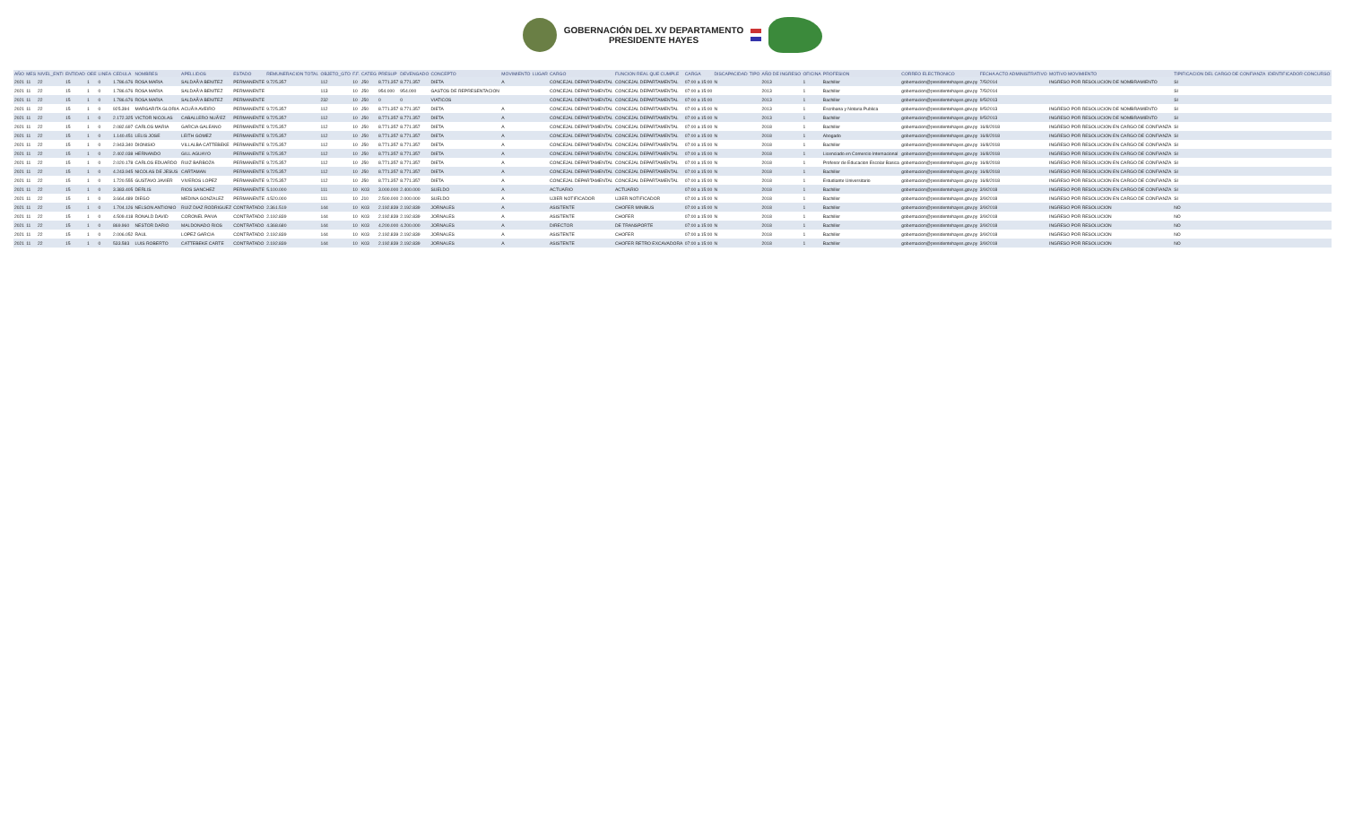GOBERNACIÓN DEL XV DEPARTAMENTO
PRESIDENTE HAYES
| AÑO | MES | NIVEL_ENTI | ENTIDAD | OEE | LINEA | CEDULA | NOMBRES | APELLIDOS | ESTADO | REMUNERACION TOTAL | OBJETO_GTO | F.F. | CATEG | PRESUP | DEVENGADO | CONCEPTO | MOVIMIENTO | LUGAR | CARGO | FUNCION REAL QUE CUMPLE | CARGA | DISCAPACIDAD | TIPO | AÑO DE INGRESO | OFICINA | PROFESION | CORREO ELECTRONICO | FECHA ACTO ADMINISTRATIVO | MOTIVO MOVIMIENTO | TIPIFICACION DEL CARGO DE CONFIANZA | IDENTIFICADOR CONCURSO |
| --- | --- | --- | --- | --- | --- | --- | --- | --- | --- | --- | --- | --- | --- | --- | --- | --- | --- | --- | --- | --- | --- | --- | --- | --- | --- | --- | --- | --- | --- | --- | --- |
| 2021 | 11 | 22 | 15 | 1 | 0 | 1.786.676 | ROSA MARIA | SALDAÃ‘A BENITEZ | PERMANENTE | 9.725.357 | 112 | 10 | J50 | 8.771.357 | 8.771.357 | DIETA | A | | CONCEJAL DEPARTAMENTAL | CONCEJAL DEPARTAMENTAL | 07:00 a 15:00 | N | | 2013 | 1 | Bachiller | gobernacion@presidentehayes.gov.py | 7/5/2014 | INGRESO POR RESOLUCION DE NOMBRAMIENTO | SI | |
| 2021 | 11 | 22 | 15 | 1 | 0 | 1.786.676 | ROSA MARIA | SALDAÃ‘A BENITEZ | PERMANENTE | | 113 | 10 | J50 | 954.000 | 954.000 | GASTOS DE REPRESENTACION | | | CONCEJAL DEPARTAMENTAL | CONCEJAL DEPARTAMENTAL | 07:00 a 15:00 | | | 2013 | 1 | Bachiller | gobernacion@presidentehayes.gov.py | 7/5/2014 | | SI | |
| 2021 | 11 | 22 | 15 | 1 | 0 | 1.786.676 | ROSA MARIA | SALDAÃ‘A BENITEZ | PERMANENTE | | 232 | 10 | J50 | 0 | 0 | VIATICOS | | | CONCEJAL DEPARTAMENTAL | CONCEJAL DEPARTAMENTAL | 07:00 a 15:00 | | | 2013 | 1 | Bachiller | gobernacion@presidentehayes.gov.py | 9/5/2013 | | SI | |
| 2021 | 11 | 22 | 15 | 1 | 0 | 925.394 | MARGARITA GLORIA | ACUÃ‘A AVEIRO | PERMANENTE | 9.725.357 | 112 | 10 | J50 | 8.771.357 | 8.771.357 | DIETA | A | | CONCEJAL DEPARTAMENTAL | CONCEJAL DEPARTAMENTAL | 07:00 a 15:00 | N | | 2013 | 1 | Escribana y Notaria Publica | gobernacion@presidentehayes.gov.py | 9/5/2013 | INGRESO POR RESOLUCION DE NOMBRAMIENTO | SI | |
| 2021 | 11 | 22 | 15 | 1 | 0 | 2.172.325 | VICTOR NICOLAS | CABALLERO NUÃ‘EZ | PERMANENTE | 9.725.357 | 112 | 10 | J50 | 8.771.357 | 8.771.357 | DIETA | A | | CONCEJAL DEPARTAMENTAL | CONCEJAL DEPARTAMENTAL | 07:00 a 15:00 | N | | 2013 | 1 | Bachiller | gobernacion@presidentehayes.gov.py | 9/5/2013 | INGRESO POR RESOLUCION DE NOMBRAMIENTO | SI | |
| 2021 | 11 | 22 | 15 | 1 | 0 | 2.082.697 | CARLOS MARIA | GARCIA GALEANO | PERMANENTE | 9.725.357 | 112 | 10 | J50 | 8.771.357 | 8.771.357 | DIETA | A | | CONCEJAL DEPARTAMENTAL | CONCEJAL DEPARTAMENTAL | 07:00 a 15:00 | N | | 2018 | 1 | Bachiller | gobernacion@presidentehayes.gov.py | 16/8/2018 | INGRESO POR RESOLUCION EN CARGO DE CONFIANZA | SI | |
| 2021 | 11 | 22 | 15 | 1 | 0 | 1.140.451 | LELIS JOSE | LEITH GOMEZ | PERMANENTE | 9.725.357 | 112 | 10 | J50 | 8.771.357 | 8.771.357 | DIETA | A | | CONCEJAL DEPARTAMENTAL | CONCEJAL DEPARTAMENTAL | 07:00 a 15:00 | N | | 2018 | 1 | Abogado | gobernacion@presidentehayes.gov.py | 16/8/2018 | INGRESO POR RESOLUCION EN CARGO DE CONFIANZA | SI | |
| 2021 | 11 | 22 | 15 | 1 | 0 | 2.943.340 | DIONISIO | VILLALBA CATTEBEKE | PERMANENTE | 9.725.357 | 112 | 10 | J50 | 8.771.357 | 8.771.357 | DIETA | A | | CONCEJAL DEPARTAMENTAL | CONCEJAL DEPARTAMENTAL | 07:00 a 15:00 | N | | 2018 | 1 | Bachiller | gobernacion@presidentehayes.gov.py | 16/8/2018 | INGRESO POR RESOLUCION EN CARGO DE CONFIANZA | SI | |
| 2021 | 11 | 22 | 15 | 1 | 0 | 2.402.038 | HERNANDO | GILL AGUAYO | PERMANENTE | 9.725.357 | 112 | 10 | J50 | 8.771.357 | 8.771.357 | DIETA | A | | CONCEJAL DEPARTAMENTAL | CONCEJAL DEPARTAMENTAL | 07:00 a 15:00 | N | | 2018 | 1 | Licenciado en Comercio Internacional | gobernacion@presidentehayes.gov.py | 16/8/2018 | INGRESO POR RESOLUCION EN CARGO DE CONFIANZA | SI | |
| 2021 | 11 | 22 | 15 | 1 | 0 | 2.020.178 | CARLOS EDUARDO | RUIZ BARBOZA | PERMANENTE | 9.725.357 | 112 | 10 | J50 | 8.771.357 | 8.771.357 | DIETA | A | | CONCEJAL DEPARTAMENTAL | CONCEJAL DEPARTAMENTAL | 07:00 a 15:00 | N | | 2018 | 1 | Profesor de Educacion Escolar Basica | gobernacion@presidentehayes.gov.py | 16/8/2018 | INGRESO POR RESOLUCION EN CARGO DE CONFIANZA | SI | |
| 2021 | 11 | 22 | 15 | 1 | 0 | 4.243.945 | NICOLAS DE JESUS | CARTAMAN | PERMANENTE | 9.725.357 | 112 | 10 | J50 | 8.771.357 | 8.771.357 | DIETA | A | | CONCEJAL DEPARTAMENTAL | CONCEJAL DEPARTAMENTAL | 07:00 a 15:00 | N | | 2018 | 1 | Bachiller | gobernacion@presidentehayes.gov.py | 16/8/2018 | INGRESO POR RESOLUCION EN CARGO DE CONFIANZA | SI | |
| 2021 | 11 | 22 | 15 | 1 | 0 | 1.720.555 | GUSTAVO JAVIER | VIVEROS LOPEZ | PERMANENTE | 9.725.357 | 112 | 10 | J50 | 8.771.357 | 8.771.357 | DIETA | A | | CONCEJAL DEPARTAMENTAL | CONCEJAL DEPARTAMENTAL | 07:00 a 15:00 | N | | 2018 | 1 | Estudiante Universitario | gobernacion@presidentehayes.gov.py | 16/8/2018 | INGRESO POR RESOLUCION EN CARGO DE CONFIANZA | SI | |
| 2021 | 11 | 22 | 15 | 1 | 0 | 3.383.405 | DERLIS | RIOS SANCHEZ | PERMANENTE | 5.100.000 | 111 | 10 | K03 | 3.000.000 | 2.400.000 | SUELDO | A | | ACTUARIO | ACTUARIO | 07:00 a 15:00 | N | | 2018 | 1 | Bachiller | gobernacion@presidentehayes.gov.py | 3/9/2018 | INGRESO POR RESOLUCION EN CARGO DE CONFIANZA | SI | |
| 2021 | 11 | 22 | 15 | 1 | 0 | 3.664.489 | DIEGO | MEDINA GONZALEZ | PERMANENTE | 4.520.000 | 111 | 10 | J10 | 2.500.000 | 2.000.000 | SUELDO | A | | UJIER NOTIFICADOR | UJIER NOTIFICADOR | 07:00 a 15:00 | N | | 2018 | 1 | Bachiller | gobernacion@presidentehayes.gov.py | 3/9/2018 | INGRESO POR RESOLUCION EN CARGO DE CONFIANZA | SI | |
| 2021 | 11 | 22 | 15 | 1 | 0 | 1.704.126 | NELSON ANTIONIO | RUIZ DIAZ RODRIGUEZ | CONTRATADO | 2.361.519 | 144 | 10 | K03 | 2.192.839 | 2.192.839 | JORNALES | A | | ASISTENTE | CHOFER MINIBUS | 07:00 a 15:00 | N | | 2018 | 1 | Bachiller | gobernacion@presidentehayes.gov.py | 3/9/2018 | INGRESO POR RESOLUCION | NO | |
| 2021 | 11 | 22 | 15 | 1 | 0 | 4.509.418 | RONALD DAVID | CORONEL PAIVA | CONTRATADO | 2.192.839 | 144 | 10 | K03 | 2.192.839 | 2.192.839 | JORNALES | A | | ASISTENTE | CHOFER | 07:00 a 15:00 | N | | 2018 | 1 | Bachiller | gobernacion@presidentehayes.gov.py | 3/9/2018 | INGRESO POR RESOLUCION | NO | |
| 2021 | 11 | 22 | 15 | 1 | 0 | 869.960 | NESTOR DARIO | MALDONADO RIOS | CONTRATADO | 4.368.680 | 144 | 10 | K03 | 4.200.000 | 4.200.000 | JORNALES | A | | DIRECTOR | DE TRANSPORTE | 07:00 a 15:00 | N | | 2018 | 1 | Bachiller | gobernacion@presidentehayes.gov.py | 3/9/2018 | INGRESO POR RESOLUCION | NO | |
| 2021 | 11 | 22 | 15 | 1 | 0 | 2.006.052 | RAUL | LOPEZ GARCIA | CONTRATADO | 2.192.839 | 144 | 10 | K03 | 2.192.839 | 2.192.839 | JORNALES | A | | ASISTENTE | CHOFER | 07:00 a 15:00 | N | | 2018 | 1 | Bachiller | gobernacion@presidentehayes.gov.py | 3/9/2018 | INGRESO POR RESOLUCION | NO | |
| 2021 | 11 | 22 | 15 | 1 | 0 | 533.583 | LUIS ROBERTO | CATTEBEKE CARTE | CONTRATADO | 2.192.839 | 144 | 10 | K03 | 2.192.839 | 2.192.839 | JORNALES | A | | ASISTENTE | CHOFER RETRO EXCAVADORA | 07:00 a 15:00 | N | | 2018 | 1 | Bachiller | gobernacion@presidentehayes.gov.py | 3/9/2018 | INGRESO POR RESOLUCION | NO | |